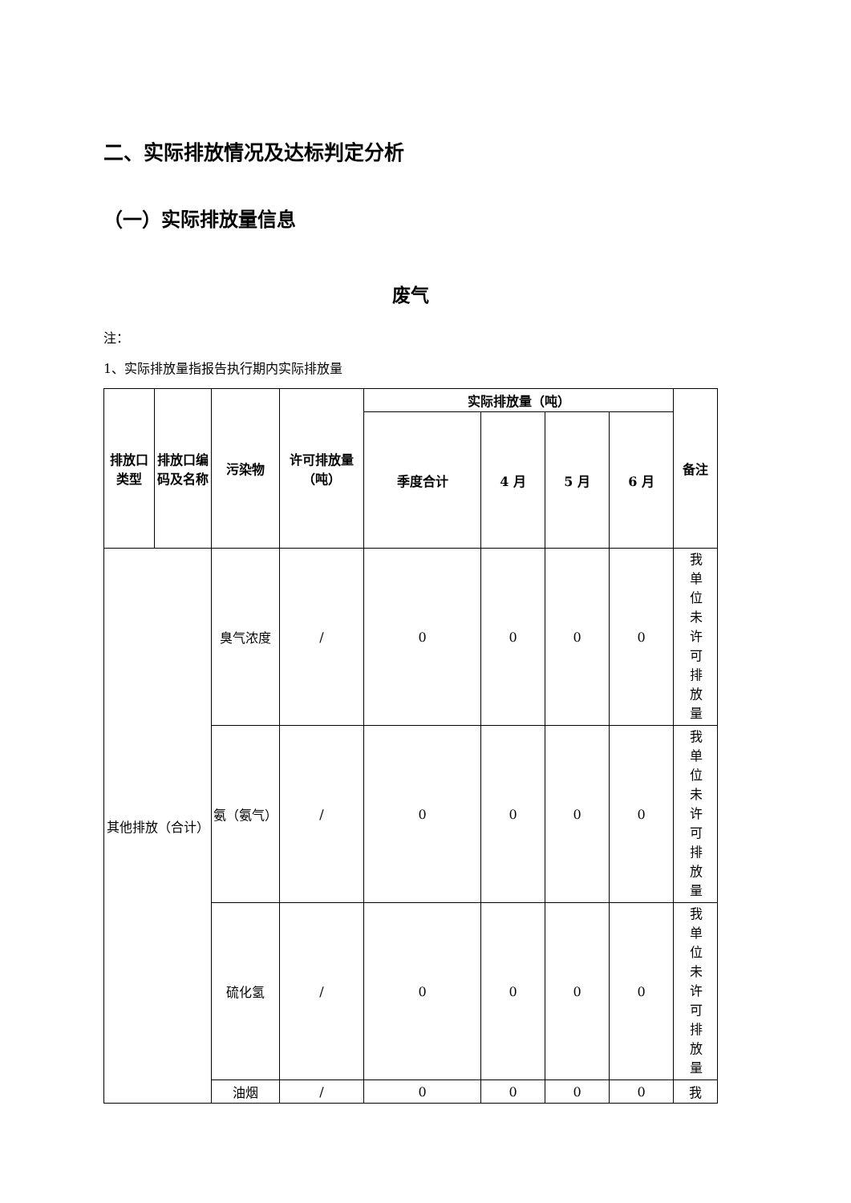二、实际排放情况及达标判定分析
（一）实际排放量信息
废气
注：
1、实际排放量指报告执行期内实际排放量
| 排放口类型 | 排放口编码及名称 | 污染物 | 许可排放量（吨） | 实际排放量（吨） | | | | 备注 |
| --- | --- | --- | --- | --- | --- | --- | --- | --- |
| | | | | 季度合计 | 4 月 | 5 月 | 6 月 | |
| 其他排放（合计） | | 臭气浓度 | / | 0 | 0 | 0 | 0 | 我单位未许可排放量 |
| | | 氨（氨气） | / | 0 | 0 | 0 | 0 | 我单位未许可排放量 |
| | | 硫化氢 | / | 0 | 0 | 0 | 0 | 我单位未许可排放量 |
| | | 油烟 | / | 0 | 0 | 0 | 0 | 我 |